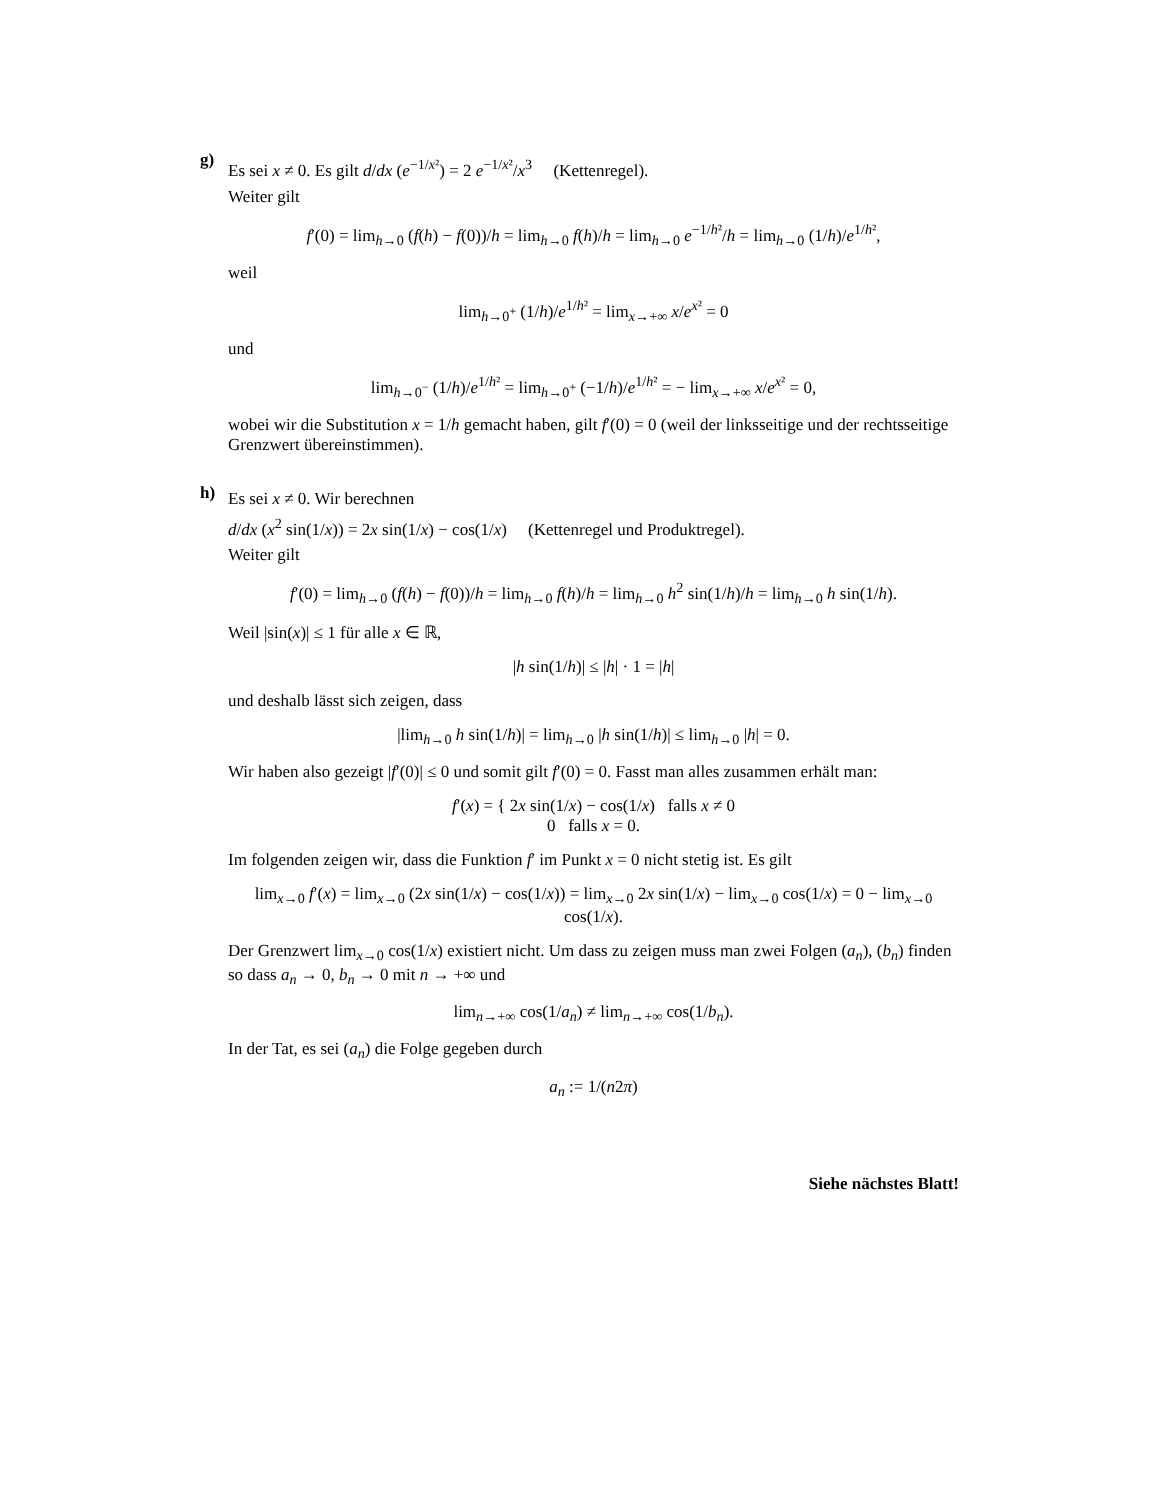g)
Es sei x ≠ 0. Es gilt d/dx (e<sup>−1/x²</sup>) = 2 e<sup>−1/x²</sup>/x<sup>3</sup> (Kettenregel).
Weiter gilt
f′(0) = lim<sub>h→0</sub> (f(h) − f(0))/h = lim<sub>h→0</sub> f(h)/h = lim<sub>h→0</sub> e<sup>−1/h²</sup>/h = lim<sub>h→0</sub> (1/h)/e<sup>1/h²</sup>,
weil
lim<sub>h→0<sup>+</sup></sub> (1/h)/e<sup>1/h²</sup> = lim<sub>x→+∞</sub> x/e<sup>x²</sup> = 0
und
lim<sub>h→0<sup>−</sup></sub> (1/h)/e<sup>1/h²</sup> = lim<sub>h→0<sup>+</sup></sub> (−1/h)/e<sup>1/h²</sup> = − lim<sub>x→+∞</sub> x/e<sup>x²</sup> = 0,
wobei wir die Substitution x = 1/h gemacht haben, gilt f′(0) = 0 (weil der linksseitige und der rechtsseitige Grenzwert übereinstimmen).
h)
Es sei x ≠ 0. Wir berechnen
d/dx (x<sup>2</sup> sin(1/x)) = 2x sin(1/x) − cos(1/x) (Kettenregel und Produktregel).
Weiter gilt
f′(0) = lim<sub>h→0</sub> (f(h) − f(0))/h = lim<sub>h→0</sub> f(h)/h = lim<sub>h→0</sub> h<sup>2</sup> sin(1/h)/h = lim<sub>h→0</sub> h sin(1/h).
Weil |sin(x)| ≤ 1 für alle x ∈ ℝ,
|h sin(1/h)| ≤ |h| · 1 = |h|
und deshalb lässt sich zeigen, dass
|lim<sub>h→0</sub> h sin(1/h)| = lim<sub>h→0</sub> |h sin(1/h)| ≤ lim<sub>h→0</sub> |h| = 0.
Wir haben also gezeigt |f′(0)| ≤ 0 und somit gilt f′(0) = 0. Fasst man alles zusammen erhält man:
f′(x) = { 2x sin(1/x) − cos(1/x) falls x ≠ 0
0 falls x = 0.
Im folgenden zeigen wir, dass die Funktion f′ im Punkt x = 0 nicht stetig ist. Es gilt
lim<sub>x→0</sub> f′(x) = lim<sub>x→0</sub> (2x sin(1/x) − cos(1/x)) = lim<sub>x→0</sub> 2x sin(1/x) − lim<sub>x→0</sub> cos(1/x) = 0 − lim<sub>x→0</sub> cos(1/x).
Der Grenzwert lim<sub>x→0</sub> cos(1/x) existiert nicht. Um dass zu zeigen muss man zwei Folgen (a<sub>n</sub>), (b<sub>n</sub>) finden so dass a<sub>n</sub> → 0, b<sub>n</sub> → 0 mit n → +∞ und
lim<sub>n→+∞</sub> cos(1/a<sub>n</sub>) ≠ lim<sub>n→+∞</sub> cos(1/b<sub>n</sub>).
In der Tat, es sei (a<sub>n</sub>) die Folge gegeben durch
a<sub>n</sub> := 1/(n2π)
Siehe nächstes Blatt!